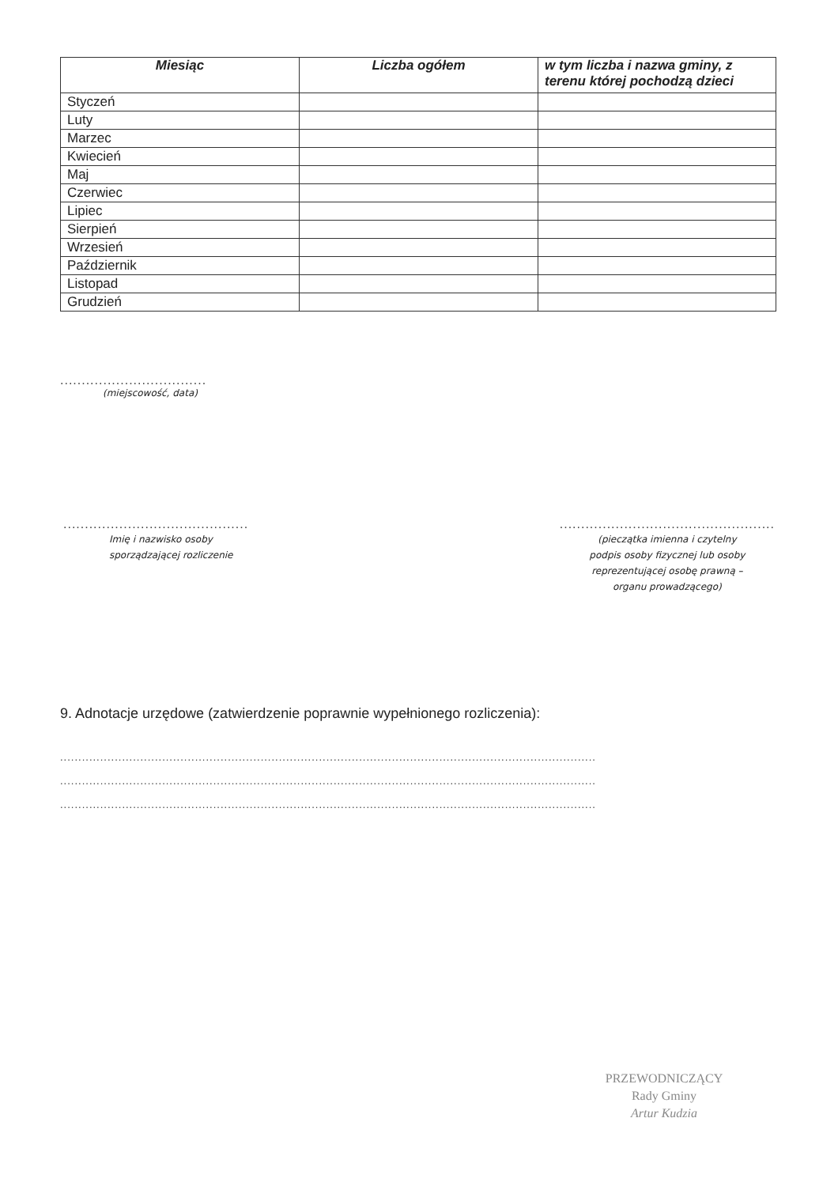| Miesiąc | Liczba ogółem | w tym liczba i nazwa gminy, z terenu której pochodzą dzieci |
| --- | --- | --- |
| Styczeń | | |
| Luty | | |
| Marzec | | |
| Kwiecień | | |
| Maj | | |
| Czerwiec | | |
| Lipiec | | |
| Sierpień | | |
| Wrzesień | | |
| Październik | | |
| Listopad | | |
| Grudzień | | |
..................................
(miejscowość, data)
...........................................
Imię i nazwisko osoby
sporządzającej rozliczenie
..................................................
(pieczątka imienna i czytelny
podpis osoby fizycznej lub osoby
reprezentującej osobę prawną –
organu prowadzącego)
9. Adnotacje urzędowe (zatwierdzenie poprawnie wypełnionego rozliczenia):
...................................................................................................................................................
...................................................................................................................................................
...................................................................................................................................................
PRZEWODNICZĄCY
Rady Gminy
Artur Kudzia